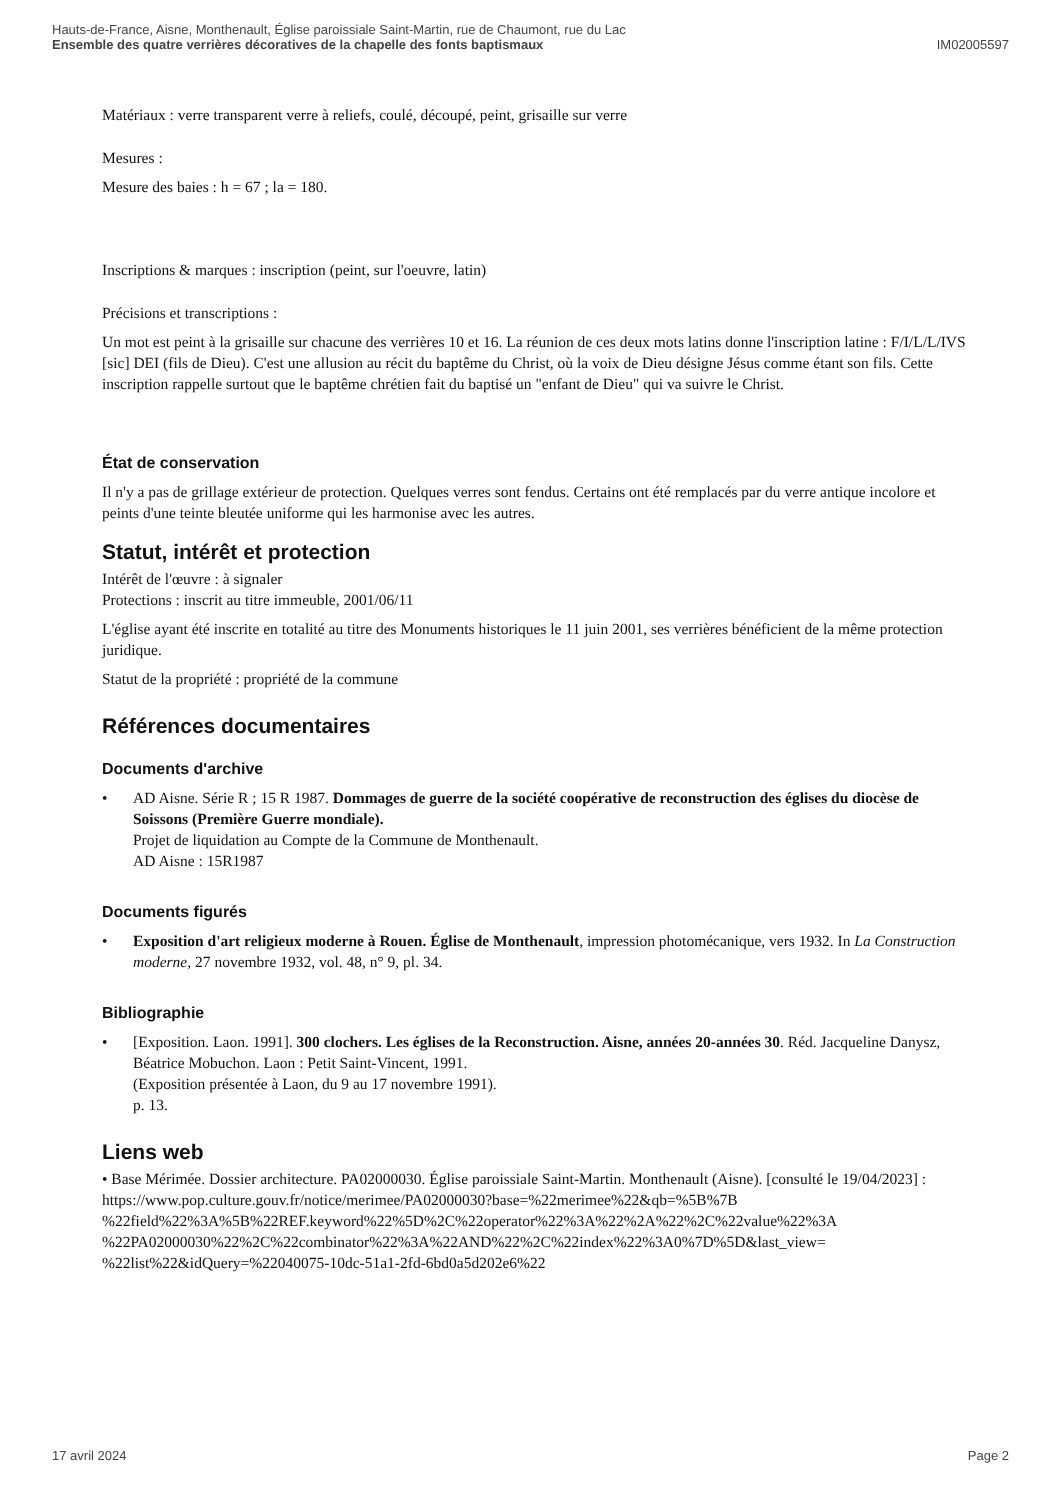Hauts-de-France, Aisne, Monthenault, Église paroissiale Saint-Martin, rue de Chaumont, rue du Lac
Ensemble des quatre verrières décoratives de la chapelle des fonts baptismaux IM02005597
Matériaux : verre transparent verre à reliefs, coulé, découpé, peint, grisaille sur verre
Mesures :
Mesure des baies : h = 67 ; la = 180.
Inscriptions & marques : inscription (peint, sur l'oeuvre, latin)
Précisions et transcriptions :
Un mot est peint à la grisaille sur chacune des verrières 10 et 16. La réunion de ces deux mots latins donne l'inscription latine : F/I/L/L/IVS [sic] DEI (fils de Dieu). C'est une allusion au récit du baptême du Christ, où la voix de Dieu désigne Jésus comme étant son fils. Cette inscription rappelle surtout que le baptême chrétien fait du baptisé un "enfant de Dieu" qui va suivre le Christ.
État de conservation
Il n'y a pas de grillage extérieur de protection. Quelques verres sont fendus. Certains ont été remplacés par du verre antique incolore et peints d'une teinte bleutée uniforme qui les harmonise avec les autres.
Statut, intérêt et protection
Intérêt de l'œuvre : à signaler
Protections : inscrit au titre immeuble, 2001/06/11
L'église ayant été inscrite en totalité au titre des Monuments historiques le 11 juin 2001, ses verrières bénéficient de la même protection juridique.
Statut de la propriété : propriété de la commune
Références documentaires
Documents d'archive
• AD Aisne. Série R ; 15 R 1987. Dommages de guerre de la société coopérative de reconstruction des églises du diocèse de Soissons (Première Guerre mondiale).
Projet de liquidation au Compte de la Commune de Monthenault.
AD Aisne : 15R1987
Documents figurés
• Exposition d'art religieux moderne à Rouen. Église de Monthenault, impression photomécanique, vers 1932. In La Construction moderne, 27 novembre 1932, vol. 48, n° 9, pl. 34.
Bibliographie
• [Exposition. Laon. 1991]. 300 clochers. Les églises de la Reconstruction. Aisne, années 20-années 30. Réd. Jacqueline Danysz, Béatrice Mobuchon. Laon : Petit Saint-Vincent, 1991.
(Exposition présentée à Laon, du 9 au 17 novembre 1991).
p. 13.
Liens web
• Base Mérimée. Dossier architecture. PA02000030. Église paroissiale Saint-Martin. Monthenault (Aisne). [consulté le 19/04/2023] : https://www.pop.culture.gouv.fr/notice/merimee/PA02000030?base=%22merimee%22&qb=%5B%7B %22field%22%3A%5B%22REF.keyword%22%5D%2C%22operator%22%3A%22%2A%22%2C%22value%22%3A %22PA02000030%22%2C%22combinator%22%3A%22AND%22%2C%22index%22%3A0%7D%5D&last_view= %22list%22&idQuery=%22040075-10dc-51a1-2fd-6bd0a5d202e6%22
17 avril 2024 Page 2